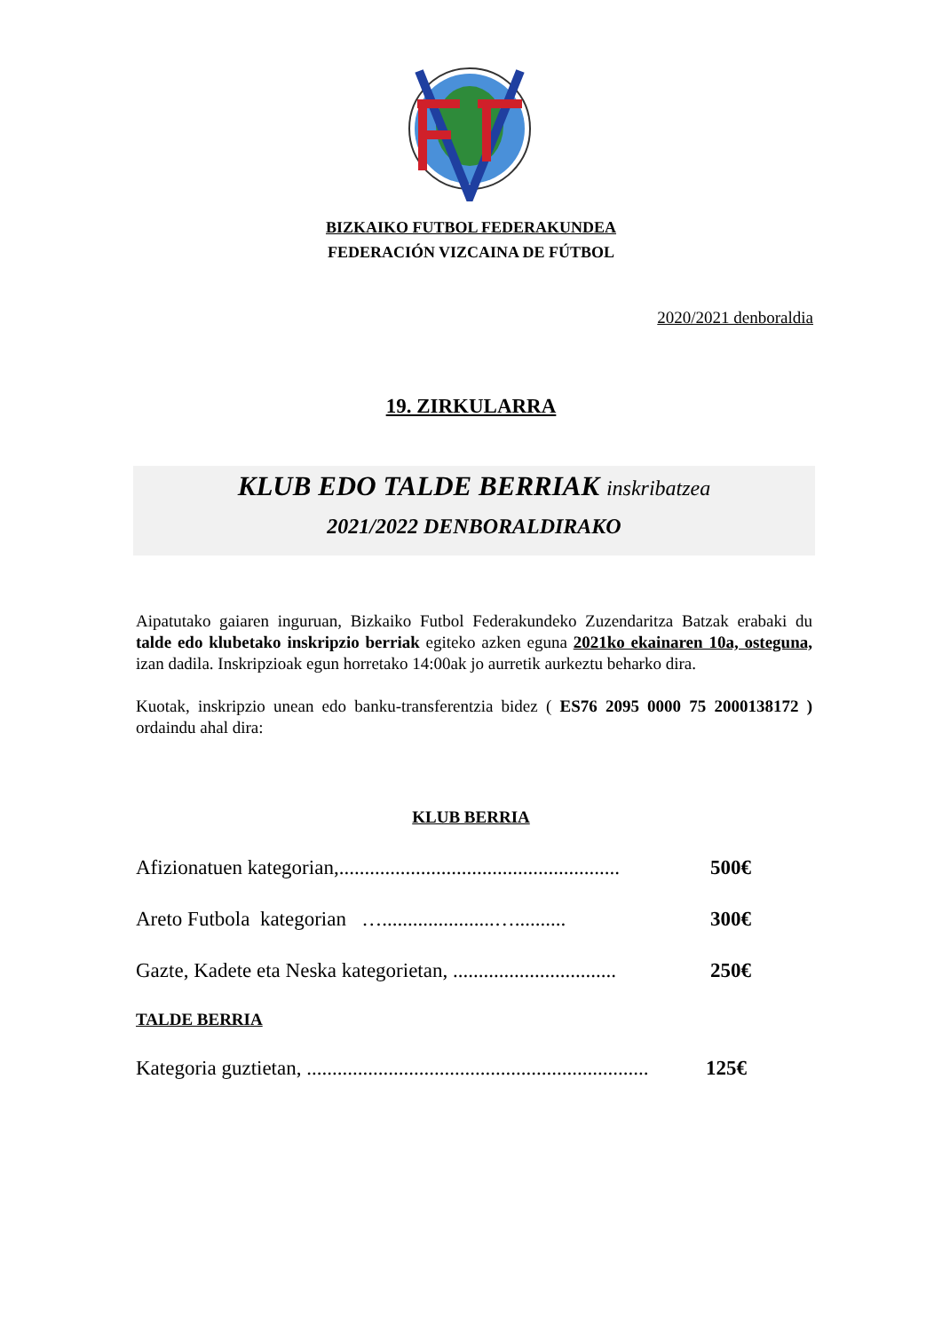BIZKAIKO FUTBOL FEDERAKUNDEA
FEDERACIÓN VIZCAINA DE FÚTBOL
2020/2021 denboraldia
19. ZIRKULARRA
KLUB EDO TALDE BERRIAK inskribatzea
2021/2022 DENBORALDIRAKO
Aipatutako gaiaren inguruan, Bizkaiko Futbol Federakundeko Zuzendaritza Batzak erabaki du talde edo klubetako inskripzio berriak egiteko azken eguna 2021ko ekainaren 10a, osteguna, izan dadila. Inskripzioak egun horretako 14:00ak jo aurretik aurkeztu beharko dira.
Kuotak, inskripzio unean edo banku-transferentzia bidez ( ES76 2095 0000 75 2000138172 ) ordaindu ahal dira:
KLUB BERRIA
Afizionatuen kategorian,.......................................................
500€
Areto Futbola kategorian …......................…..........
300€
Gazte, Kadete eta Neska kategorietan, ................................
250€
TALDE BERRIA
Kategoria guztietan, ...................................................................
125€